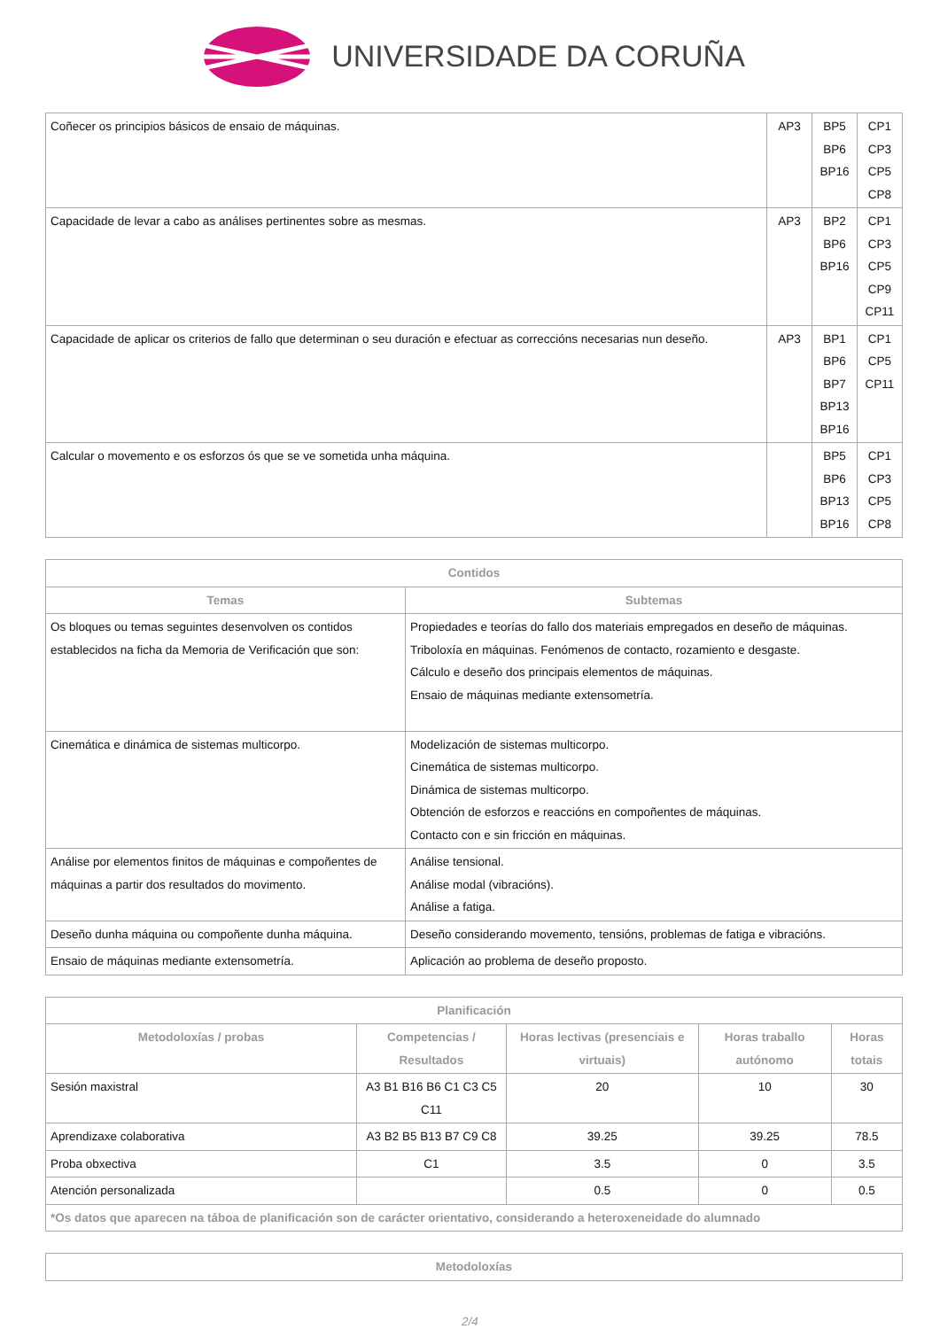UNIVERSIDADE DA CORUÑA
| Coñecer os principios básicos de ensaio de máquinas. | AP3 | BP5 BP6 BP16 | CP1 CP3 CP5 CP8 |
| Capacidade de levar a cabo as análises pertinentes sobre as mesmas. | AP3 | BP2 BP6 BP16 | CP1 CP3 CP5 CP9 CP11 |
| Capacidade de aplicar os criterios de fallo que determinan o seu duración e efectuar as correccións necesarias nun deseño. | AP3 | BP1 BP6 BP7 BP13 BP16 | CP1 CP5 CP11 |
| Calcular o movemento e os esforzos ós que se ve sometida unha máquina. | | BP5 BP6 BP13 BP16 | CP1 CP3 CP5 CP8 |
| Contidos | |
| --- | --- |
| Temas | Subtemas |
| Os bloques ou temas seguintes desenvolven os contidos establecidos na ficha da Memoria de Verificación que son: | Propiedades e teorías do fallo dos materiais empregados en deseño de máquinas. Triboloxía en máquinas. Fenómenos de contacto, rozamiento e desgaste. Cálculo e deseño dos principais elementos de máquinas. Ensaio de máquinas mediante extensometría. |
| Cinemática e dinámica de sistemas multicorpo. | Modelización de sistemas multicorpo. Cinemática de sistemas multicorpo. Dinámica de sistemas multicorpo. Obtención de esforzos e reaccións en compoñentes de máquinas. Contacto con e sin fricción en máquinas. |
| Análise por elementos finitos de máquinas e compoñentes de máquinas a partir dos resultados do movimento. | Análise tensional. Análise modal (vibracións). Análise a fatiga. |
| Deseño dunha máquina ou compoñente dunha máquina. | Deseño considerando movemento, tensións, problemas de fatiga e vibracións. |
| Ensaio de máquinas mediante extensometría. | Aplicación ao problema de deseño proposto. |
| Planificación | | | | |
| --- | --- | --- | --- | --- |
| Metodoloxías / probas | Competencias / Resultados | Horas lectivas (presenciais e virtuais) | Horas traballo autónomo | Horas totais |
| Sesión maxistral | A3 B1 B16 B6 C1 C3 C5 C11 | 20 | 10 | 30 |
| Aprendizaxe colaborativa | A3 B2 B5 B13 B7 C9 C8 | 39.25 | 39.25 | 78.5 |
| Proba obxectiva | C1 | 3.5 | 0 | 3.5 |
| Atención personalizada | | 0.5 | 0 | 0.5 |
| *Os datos que aparecen na táboa de planificación son de carácter orientativo, considerando a heteroxeneidade do alumnado | | | | |
| Metodoloxías |
| --- |
2/4